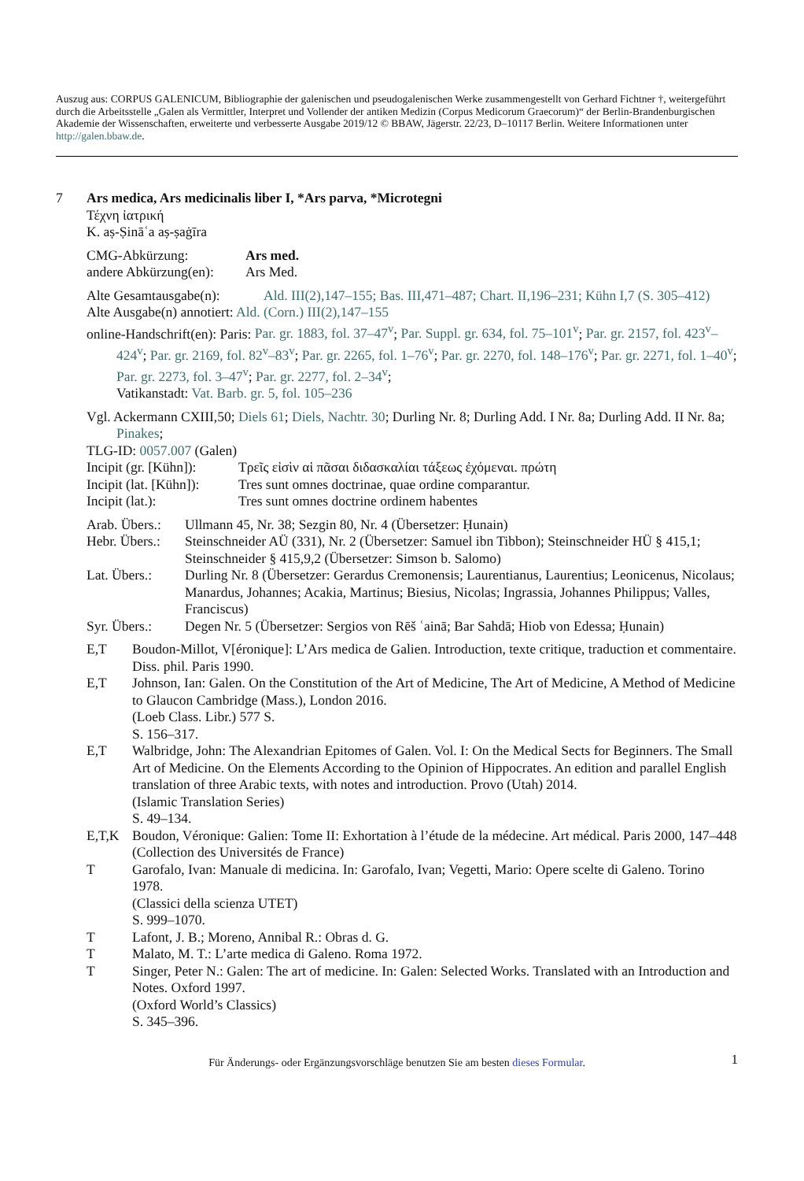Auszug aus: CORPUS GALENICUM, Bibliographie der galenischen und pseudogalenischen Werke zusammengestellt von Gerhard Fichtner †, weitergeführt durch die Arbeitsstelle „Galen als Vermittler, Interpret und Vollender der antiken Medizin (Corpus Medicorum Graecorum)“ der Berlin-Brandenburgischen Akademie der Wissenschaften, erweiterte und verbesserte Ausgabe 2019/12 © BBAW, Jägerstr. 22/23, D–10117 Berlin. Weitere Informationen unter http://galen.bbaw.de.
7 Ars medica, Ars medicinalis liber I, *Ars parva, *Microtegni
Τέχνη ἰατρική
K. aṣ-Ṣināʿa aṣ-ṣaġīra
CMG-Abkürzung: Ars med.
andere Abkürzung(en):
Ars Med.
Alte Gesamtausgabe(n):
Ald. III(2),147–155; Bas. III,471–487; Chart. II,196–231; Kühn I,7 (S. 305–412)
Alte Ausgabe(n) annotiert: Ald. (Corn.) III(2),147–155
online-Handschrift(en): Paris: Par. gr. 1883, fol. 37–47<sup>v</sup>; Par. Suppl. gr. 634, fol. 75–101<sup>v</sup>; Par. gr. 2157, fol. 423<sup>v</sup>–424<sup>v</sup>; Par. gr. 2169, fol. 82<sup>v</sup>–83<sup>v</sup>; Par. gr. 2265, fol. 1–76<sup>v</sup>; Par. gr. 2270, fol. 148–176<sup>v</sup>; Par. gr. 2271, fol. 1–40<sup>v</sup>; Par. gr. 2273, fol. 3–47<sup>v</sup>; Par. gr. 2277, fol. 2–34<sup>v</sup>;
Vatikanstadt: Vat. Barb. gr. 5, fol. 105–236
Vgl. Ackermann CXIII,50; Diels 61; Diels, Nachtr. 30; Durling Nr. 8; Durling Add. I Nr. 8a; Durling Add. II Nr. 8a; Pinakes;
TLG-ID: 0057.007 (Galen)
Incipit (gr. [Kühn]):
Τρεῖς εἰσὶν αἱ πᾶσαι διδασκαλίαι τάξεως ἐχόμεναι. πρώτη
Incipit (lat. [Kühn]):
Tres sunt omnes doctrinae, quae ordine comparantur.
Incipit (lat.): Tres sunt omnes doctrine ordinem habentes
Arab. Übers.:
Ullmann 45, Nr. 38; Sezgin 80, Nr. 4 (Übersetzer: Ḥunain)
Hebr. Übers.:
Steinschneider AÜ (331), Nr. 2 (Übersetzer: Samuel ibn Tibbon); Steinschneider HÜ § 415,1; Steinschneider § 415,9,2 (Übersetzer: Simson b. Salomo)
Lat. Übers.:
Durling Nr. 8 (Übersetzer: Gerardus Cremonensis; Laurentianus, Laurentius; Leonicenus, Nicolaus; Manardus, Johannes; Acakia, Martinus; Biesius, Nicolas; Ingrassia, Johannes Philippus; Valles, Franciscus)
Syr. Übers.:
Degen Nr. 5 (Übersetzer: Sergios von Rēš ʿainā; Bar Sahdā; Hiob von Edessa; Ḥunain)
E,T Boudon-Millot, V[éronique]: L’Ars medica de Galien. Introduction, texte critique, traduction et commentaire.
Diss. phil. Paris 1990.
E,T Johnson, Ian: Galen. On the Constitution of the Art of Medicine, The Art of Medicine, A Method of Medicine to Glaucon Cambridge (Mass.), London 2016.
(Loeb Class. Libr.) 577 S.
S. 156–317.
E,T Walbridge, John: The Alexandrian Epitomes of Galen. Vol. I: On the Medical Sects for Beginners. The Small Art of Medicine. On the Elements According to the Opinion of Hippocrates. An edition and parallel English translation of three Arabic texts, with notes and introduction. Provo (Utah) 2014.
(Islamic Translation Series)
S. 49–134.
E,T,K Boudon, Véronique: Galien: Tome II: Exhortation à l’étude de la médecine. Art médical. Paris 2000, 147–448 (Collection des Universités de France)
T Garofalo, Ivan: Manuale di medicina. In: Garofalo, Ivan; Vegetti, Mario: Opere scelte di Galeno. Torino 1978.
(Classici della scienza UTET)
S. 999–1070.
T Lafont, J. B.; Moreno, Annibal R.: Obras d. G.
T Malato, M. T.: L’arte medica di Galeno. Roma 1972.
T Singer, Peter N.: Galen: The art of medicine. In: Galen: Selected Works. Translated with an Introduction and Notes. Oxford 1997.
(Oxford World’s Classics)
S. 345–396.
Für Änderungs- oder Ergänzungsvorschläge benutzen Sie am besten dieses Formular. 1